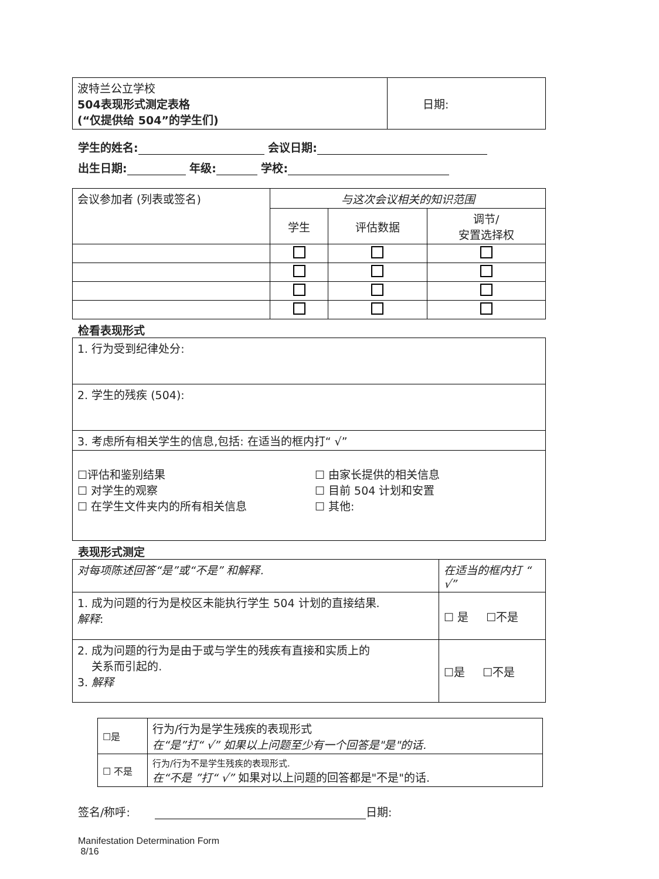| 波特兰公立学校 504表现形式测定表格 (“仅提供给 504”的学生们) | 日期: |
学生的姓名: 会议日期:
出生日期: 年级: 学校:
| 会议参加者 (列表或签名) | 与这次会议相关的知识范围 | | |
| | 学生 | 评估数据 | 调节/ 安置选择权 |
检看表现形式
| 1. 行为受到纪律处分: |
| 2. 学生的残疾 (504): |
| 3. 考虑所有相关学生的信息,包括: 在适当的框内打“ √” |
| ☐评估和鉴别结果 ☐ 对学生的观察 ☐ 在学生文件夹内的所有相关信息 ☐ 由家长提供的相关信息 ☐ 目前 504 计划和安置 ☐ 其他: |
表现形式测定
| 对每项陈述回答“是”或“不是” 和解释. | 在适当的框内打 “ √” |
| 1. 成为问题的行为是校区未能执行学生 504 计划的直接结果. 解释 : | ☐ 是 ☐不是 |
| 2. 成为问题的行为是由于或与学生的残疾有直接和实质上的 关系而引起的. 3. 解释 | ☐是 ☐不是 |
| ☐是 | 行为/行为是学生残疾的表现形式 在“是”打“ √” 如果以上问题至少有一个回答是"是"的话. |
| ☐ 不是 | 行为/行为不是学生残疾的表现形式. 在“不是 ”打“ √” 如果对以上问题的回答都是"不是"的话. |
签名/称呼: 日期:
Manifestation Determination Form
8/16